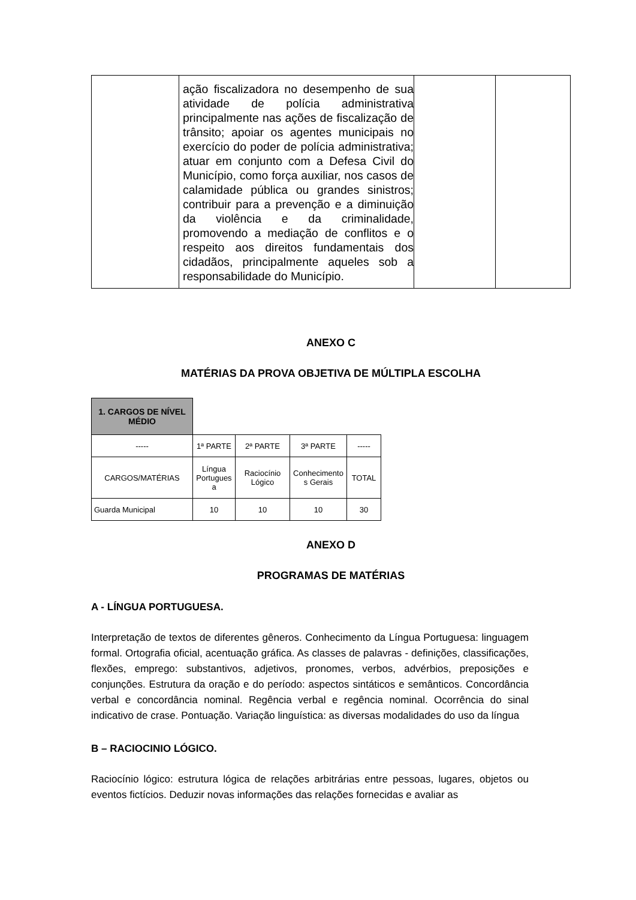| | ação fiscalizadora no desempenho de sua atividade de polícia administrativa principalmente nas ações de fiscalização de trânsito; apoiar os agentes municipais no exercício do poder de polícia administrativa; atuar em conjunto com a Defesa Civil do Município, como força auxiliar, nos casos de calamidade pública ou grandes sinistros; contribuir para a prevenção e a diminuição da violência e da criminalidade, promovendo a mediação de conflitos e o respeito aos direitos fundamentais dos cidadãos, principalmente aqueles sob a responsabilidade do Município. | | |
ANEXO C
MATÉRIAS DA PROVA OBJETIVA DE MÚLTIPLA ESCOLHA
| 1. CARGOS DE NÍVEL MÉDIO | | | | |
| ----- | 1ª PARTE | 2ª PARTE | 3ª PARTE | ----- |
| CARGOS/MATÉRIAS | Língua Portugues a | Raciocínio Lógico | Conhecimento s Gerais | TOTAL |
| Guarda Municipal | 10 | 10 | 10 | 30 |
ANEXO D
PROGRAMAS DE MATÉRIAS
A - LÍNGUA PORTUGUESA.
Interpretação de textos de diferentes gêneros. Conhecimento da Língua Portuguesa: linguagem formal. Ortografia oficial, acentuação gráfica. As classes de palavras - definições, classificações, flexões, emprego: substantivos, adjetivos, pronomes, verbos, advérbios, preposições e conjunções. Estrutura da oração e do período: aspectos sintáticos e semânticos. Concordância verbal e concordância nominal. Regência verbal e regência nominal. Ocorrência do sinal indicativo de crase. Pontuação. Variação linguística: as diversas modalidades do uso da língua
B – RACIOCINIO LÓGICO.
Raciocínio lógico: estrutura lógica de relações arbitrárias entre pessoas, lugares, objetos ou eventos fictícios. Deduzir novas informações das relações fornecidas e avaliar as